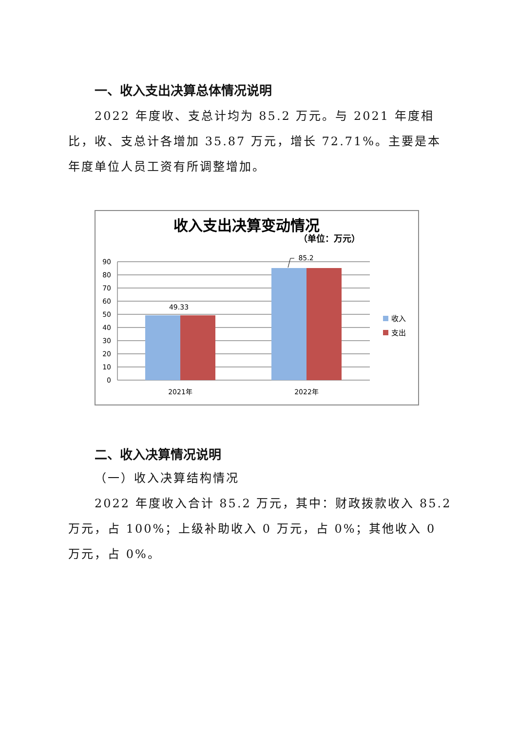一、收入支出决算总体情况说明
2022 年度收、支总计均为 85.2 万元。与 2021 年度相比，收、支总计各增加 35.87 万元，增长 72.71%。主要是本年度单位人员工资有所调整增加。
收入支出决算变动情况
（单位：万元）
90
80
70
60
50
40
30
20
10
0
49.33
85.2
2021年
2022年
收入
支出
二、收入决算情况说明
（一）收入决算结构情况
2022 年度收入合计 85.2 万元，其中：财政拨款收入 85.2 万元，占 100%；上级补助收入 0 万元，占 0%；其他收入 0 万元，占 0%。